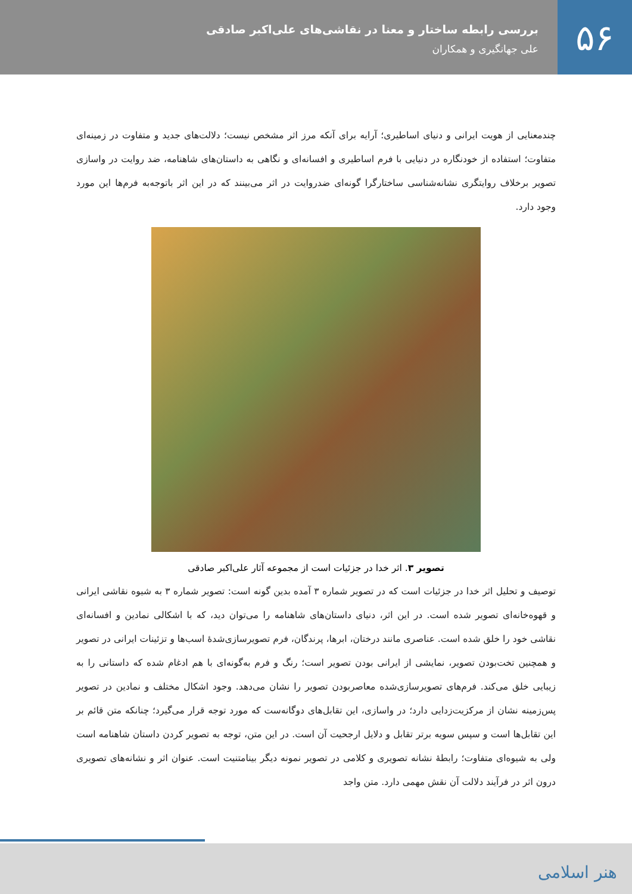۵۶
بررسی رابطه ساختار و معنا در نقاشی‌های علی‌اکبر صادقی
علی جهانگیری و همکاران
چندمعنایی از هویت ایرانی و دنیای اساطیری؛ آرایه برای آنکه مرز اثر مشخص نیست؛ دلالت‌های جدید و متفاوت در زمینه‌ای متفاوت؛ استفاده از خودنگاره در دنیایی با فرم اساطیری و افسانه‌ای و نگاهی به داستان‌های شاهنامه، ضد روایت در واسازی تصویر برخلاف روایتگری نشانه‌شناسی ساختارگرا گونه‌ای ضدروایت در اثر می‌بینند که در این اثر باتوجه‌به فرم‌ها این مورد وجود دارد.
تصویر ۳. اثر خدا در جزئیات است از مجموعه آثار علی‌اکبر صادقی
توصیف و تحلیل اثر خدا در جزئیات است که در تصویر شماره ۳ آمده بدین گونه است: تصویر شماره ۳ به شیوه نقاشی ایرانی و قهوه‌خانه‌ای تصویر شده است. در این اثر، دنیای داستان‌های شاهنامه را می‌توان دید، که با اشکالی نمادین و افسانه‌ای نقاشی خود را خلق شده است. عناصری مانند درختان، ابرها، پرندگان، فرم تصویرسازی‌شدهٔ اسب‌ها و تزئینات ایرانی در تصویر و همچنین تخت‌بودن تصویر، نمایشی از ایرانی بودن تصویر است؛ رنگ و فرم به‌گونه‌ای با هم ادغام شده که داستانی را به زیبایی خلق می‌کند. فرم‌های تصویرسازی‌شده معاصربودن تصویر را نشان می‌دهد. وجود اشکال مختلف و نمادین در تصویر پس‌زمینه نشان از مرکزیت‌زدایی دارد؛ در واسازی، این تقابل‌های دوگانه‌ست که مورد توجه قرار می‌گیرد؛ چنانکه متن قائم بر این تقابل‌ها است و سپس سویه برتر تقابل و دلایل ارجحیت آن است. در این متن، توجه به تصویر کردن داستان شاهنامه است ولی به شیوه‌ای متفاوت؛ رابطهٔ نشانه تصویری و کلامی در تصویر نمونه دیگر بینامتنیت است. عنوان اثر و نشانه‌های تصویری درون اثر در فرآیند دلالت آن نقش مهمی دارد. متن واجد
هنر اسلامی